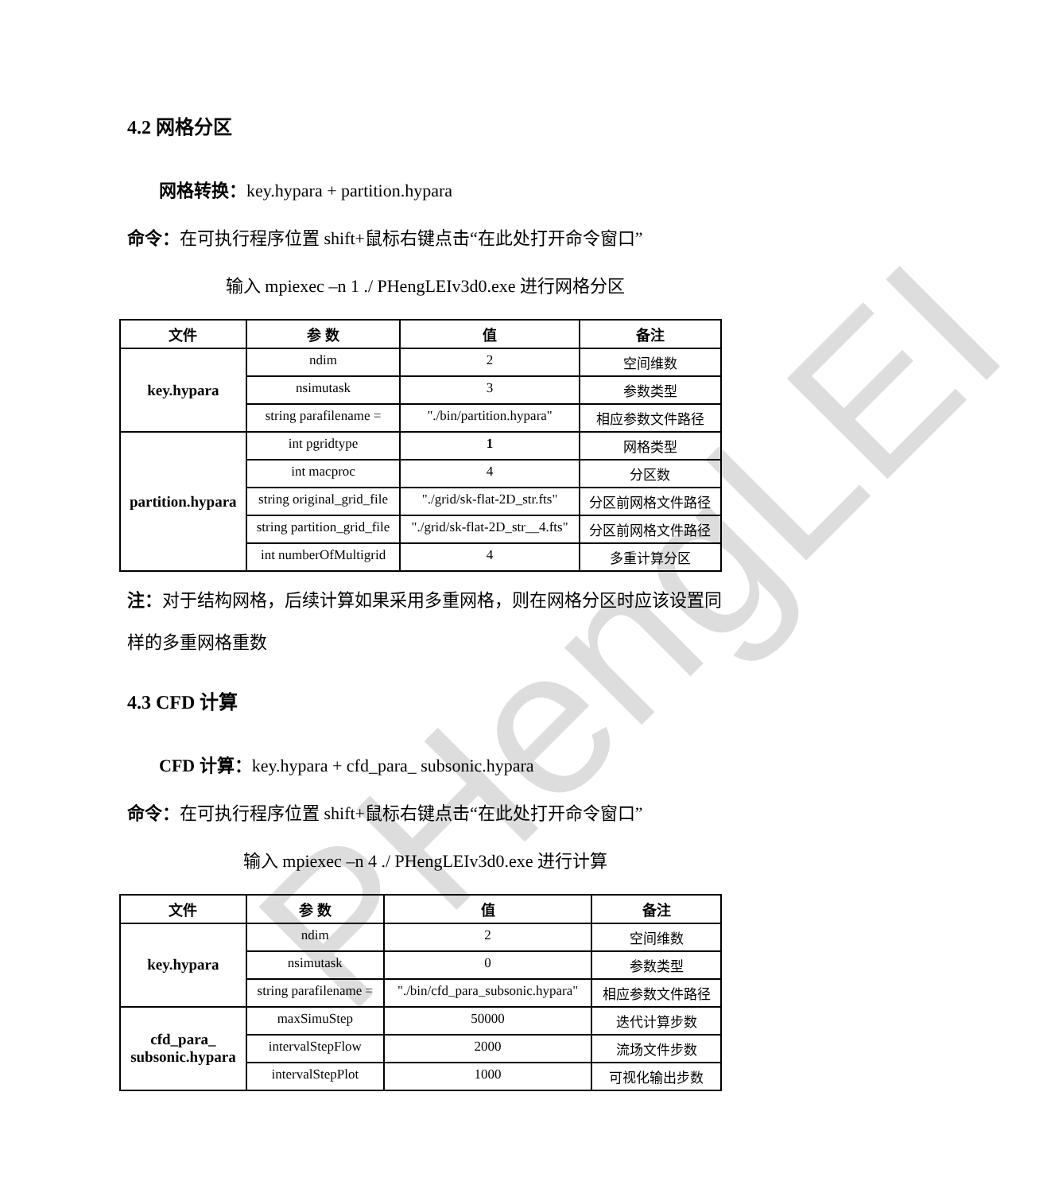PHengLEI
4.2 网格分区
网格转换：key.hypara + partition.hypara
命令：在可执行程序位置 shift+鼠标右键点击“在此处打开命令窗口”
输入 mpiexec –n 1 ./ PHengLEIv3d0.exe 进行网格分区
| 文件 | 参 数 | 值 | 备注 |
| --- | --- | --- | --- |
| key.hypara | ndim | 2 | 空间维数 |
| | nsimutask | 3 | 参数类型 |
| | string parafilename = | "./bin/partition.hypara" | 相应参数文件路径 |
| partition.hypara | int pgridtype | 1 | 网格类型 |
| | int macproc | 4 | 分区数 |
| | string original_grid_file | "./grid/sk-flat-2D_str.fts" | 分区前网格文件路径 |
| | string partition_grid_file | "./grid/sk-flat-2D_str__4.fts" | 分区前网格文件路径 |
| | int numberOfMultigrid | 4 | 多重计算分区 |
注：对于结构网格，后续计算如果采用多重网格，则在网格分区时应该设置同样的多重网格重数
4.3 CFD 计算
CFD 计算：key.hypara + cfd_para_ subsonic.hypara
命令：在可执行程序位置 shift+鼠标右键点击“在此处打开命令窗口”
输入 mpiexec –n 4 ./ PHengLEIv3d0.exe 进行计算
| 文件 | 参 数 | 值 | 备注 |
| --- | --- | --- | --- |
| key.hypara | ndim | 2 | 空间维数 |
| | nsimutask | 0 | 参数类型 |
| | string parafilename = | "./bin/cfd_para_subsonic.hypara" | 相应参数文件路径 |
| cfd_para_ subsonic.hypara | maxSimuStep | 50000 | 迭代计算步数 |
| | intervalStepFlow | 2000 | 流场文件步数 |
| | intervalStepPlot | 1000 | 可视化输出步数 |